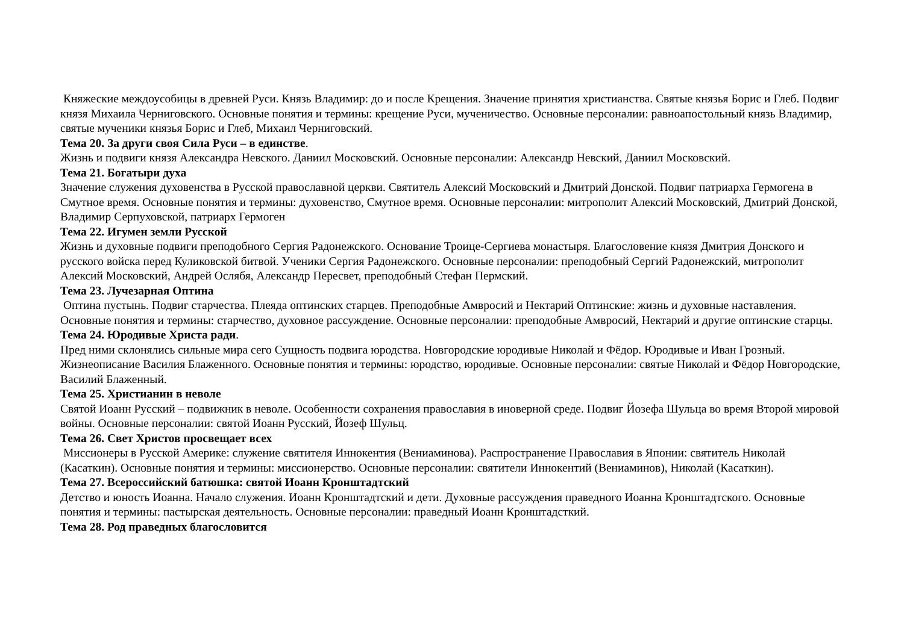Княжеские междоусобицы в древней Руси. Князь Владимир: до и после Крещения. Значение принятия христианства. Святые князья Борис и Глеб. Подвиг князя Михаила Черниговского. Основные понятия и термины: крещение Руси, мученичество. Основные персоналии: равноапостольный князь Владимир, святые мученики князья Борис и Глеб, Михаил Черниговский.
Тема 20. За други своя Сила Руси – в единстве.
Жизнь и подвиги князя Александра Невского. Даниил Московский. Основные персоналии: Александр Невский, Даниил Московский.
Тема 21. Богатыри духа
Значение служения духовенства в Русской православной церкви. Святитель Алексий Московский и Дмитрий Донской. Подвиг патриарха Гермогена в Смутное время. Основные понятия и термины: духовенство, Смутное время. Основные персоналии: митрополит Алексий Московский, Дмитрий Донской, Владимир Серпуховской, патриарх Гермоген
Тема 22. Игумен земли Русской
Жизнь и духовные подвиги преподобного Сергия Радонежского. Основание Троице-Сергиева монастыря. Благословение князя Дмитрия Донского и русского войска перед Куликовской битвой. Ученики Сергия Радонежского. Основные персоналии: преподобный Сергий Радонежский, митрополит Алексий Московский, Андрей Ослябя, Александр Пересвет, преподобный Стефан Пермский.
Тема 23. Лучезарная Оптина
Оптина пустынь. Подвиг старчества. Плеяда оптинских старцев. Преподобные Амвросий и Нектарий Оптинские: жизнь и духовные наставления. Основные понятия и термины: старчество, духовное рассуждение. Основные персоналии: преподобные Амвросий, Нектарий и другие оптинские старцы.
Тема 24. Юродивые Христа ради.
Пред ними склонялись сильные мира сего Сущность подвига юродства. Новгородские юродивые Николай и Фёдор. Юродивые и Иван Грозный. Жизнеописание Василия Блаженного. Основные понятия и термины: юродство, юродивые. Основные персоналии: святые Николай и Фёдор Новгородские, Василий Блаженный.
Тема 25. Христианин в неволе
Святой Иоанн Русский – подвижник в неволе. Особенности сохранения православия в иноверной среде. Подвиг Йозефа Шульца во время Второй мировой войны. Основные персоналии: святой Иоанн Русский, Йозеф Шульц.
Тема 26. Свет Христов просвещает всех
Миссионеры в Русской Америке: служение святителя Иннокентия (Вениаминова). Распространение Православия в Японии: святитель Николай (Касаткин). Основные понятия и термины: миссионерство. Основные персоналии: святители Иннокентий (Вениаминов), Николай (Касаткин).
Тема 27. Всероссийский батюшка: святой Иоанн Кронштадтский
Детство и юность Иоанна. Начало служения. Иоанн Кронштадтский и дети. Духовные рассуждения праведного Иоанна Кронштадтского. Основные понятия и термины: пастырская деятельность. Основные персоналии: праведный Иоанн Кронштадсткий.
Тема 28. Род праведных благословится